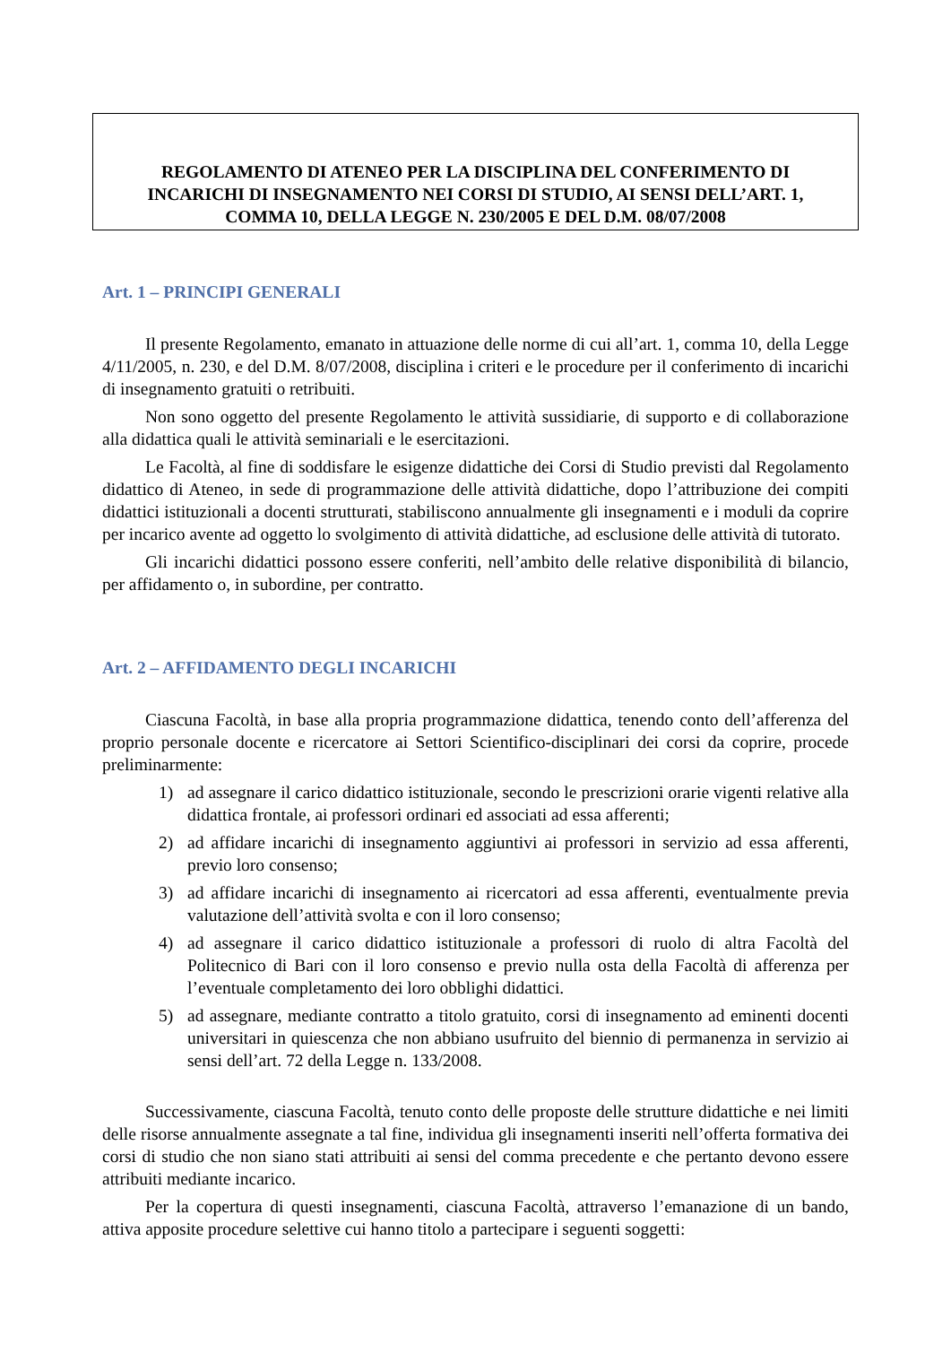REGOLAMENTO DI ATENEO PER LA DISCIPLINA DEL CONFERIMENTO DI INCARICHI DI INSEGNAMENTO NEI CORSI DI STUDIO, AI SENSI DELL’ART. 1, COMMA 10, DELLA LEGGE N. 230/2005 E DEL D.M. 08/07/2008
Art. 1 – PRINCIPI GENERALI
Il presente Regolamento, emanato in attuazione delle norme di cui all’art. 1, comma 10, della Legge 4/11/2005, n. 230, e del D.M. 8/07/2008, disciplina i criteri e le procedure per il conferimento di incarichi di insegnamento gratuiti o retribuiti.
Non sono oggetto del presente Regolamento le attività sussidiarie, di supporto e di collaborazione alla didattica quali le attività seminariali e le esercitazioni.
Le Facoltà, al fine di soddisfare le esigenze didattiche dei Corsi di Studio previsti dal Regolamento didattico di Ateneo, in sede di programmazione delle attività didattiche, dopo l’attribuzione dei compiti didattici istituzionali a docenti strutturati, stabiliscono annualmente gli insegnamenti e i moduli da coprire per incarico avente ad oggetto lo svolgimento di attività didattiche, ad esclusione delle attività di tutorato.
Gli incarichi didattici possono essere conferiti, nell’ambito delle relative disponibilità di bilancio, per affidamento o, in subordine, per contratto.
Art. 2 – AFFIDAMENTO DEGLI INCARICHI
Ciascuna Facoltà, in base alla propria programmazione didattica, tenendo conto dell’afferenza del proprio personale docente e ricercatore ai Settori Scientifico-disciplinari dei corsi da coprire, procede preliminarmente:
1) ad assegnare il carico didattico istituzionale, secondo le prescrizioni orarie vigenti relative alla didattica frontale, ai professori ordinari ed associati ad essa afferenti;
2) ad affidare incarichi di insegnamento aggiuntivi ai professori in servizio ad essa afferenti, previo loro consenso;
3) ad affidare incarichi di insegnamento ai ricercatori ad essa afferenti, eventualmente previa valutazione dell’attività svolta e con il loro consenso;
4) ad assegnare il carico didattico istituzionale a professori di ruolo di altra Facoltà del Politecnico di Bari con il loro consenso e previo nulla osta della Facoltà di afferenza per l’eventuale completamento dei loro obblighi didattici.
5) ad assegnare, mediante contratto a titolo gratuito, corsi di insegnamento ad eminenti docenti universitari in quiescenza che non abbiano usufruito del biennio di permanenza in servizio ai sensi dell’art. 72 della Legge n. 133/2008.
Successivamente, ciascuna Facoltà, tenuto conto delle proposte delle strutture didattiche e nei limiti delle risorse annualmente assegnate a tal fine, individua gli insegnamenti inseriti nell’offerta formativa dei corsi di studio che non siano stati attribuiti ai sensi del comma precedente e che pertanto devono essere attribuiti mediante incarico.
Per la copertura di questi insegnamenti, ciascuna Facoltà, attraverso l’emanazione di un bando, attiva apposite procedure selettive cui hanno titolo a partecipare i seguenti soggetti: